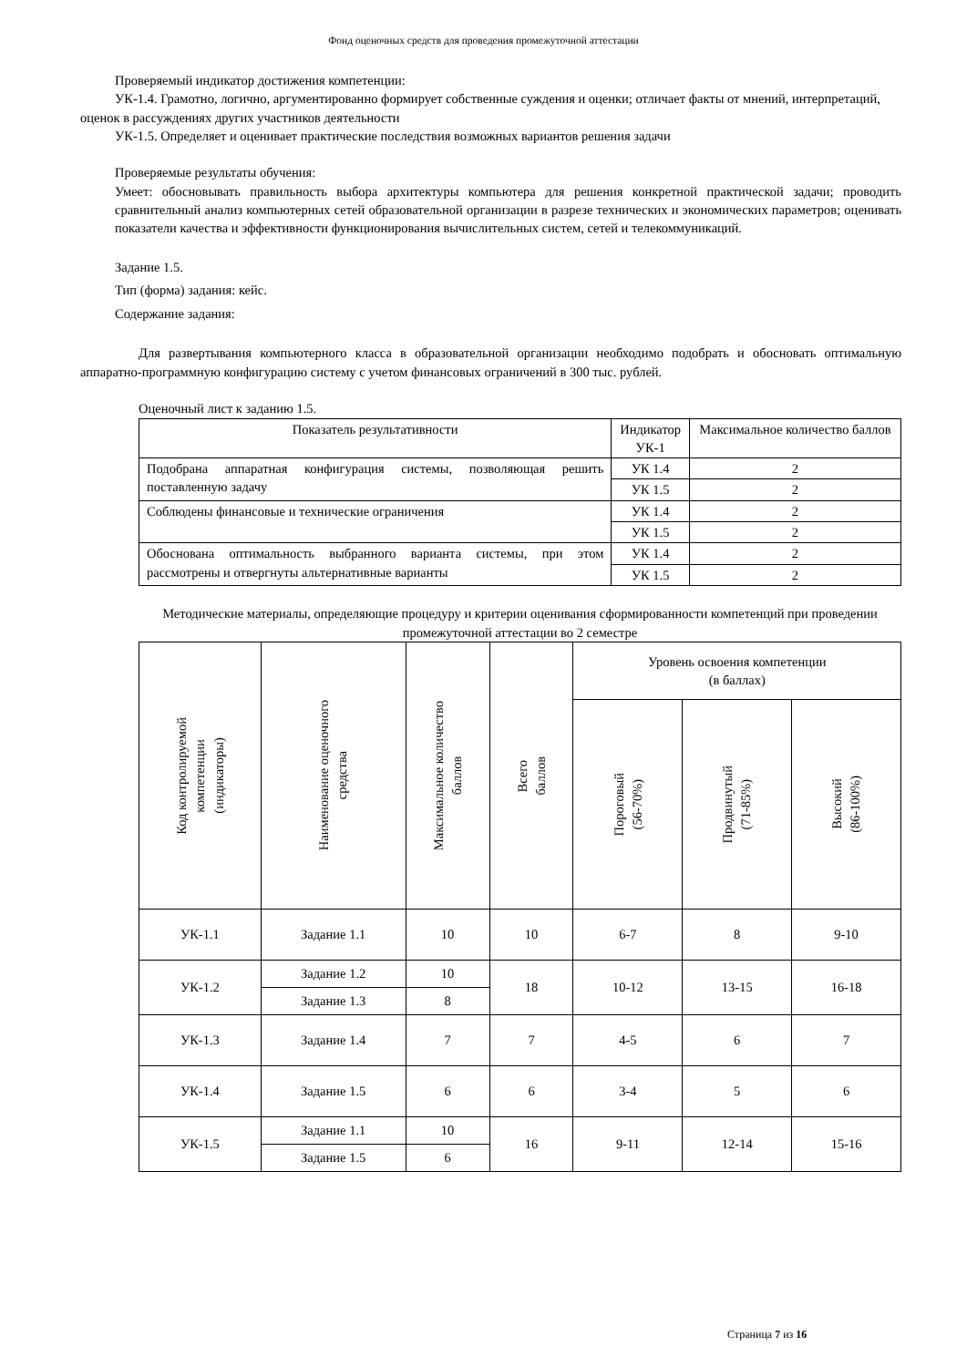Фонд оценочных средств для проведения промежуточной аттестации
Проверяемый индикатор достижения компетенции:
УК-1.4. Грамотно, логично, аргументированно формирует собственные суждения и оценки; отличает факты от мнений, интерпретаций, оценок в рассуждениях других участников деятельности
УК-1.5. Определяет и оценивает практические последствия возможных вариантов решения задачи
Проверяемые результаты обучения:
Умеет: обосновывать правильность выбора архитектуры компьютера для решения конкретной практической задачи; проводить сравнительный анализ компьютерных сетей образовательной организации в разрезе технических и экономических параметров; оценивать показатели качества и эффективности функционирования вычислительных систем, сетей и телекоммуникаций.
Задание 1.5.
Тип (форма) задания: кейс.
Содержание задания:
Для развертывания компьютерного класса в образовательной организации необходимо подобрать и обосновать оптимальную аппаратно-программную конфигурацию систему с учетом финансовых ограничений в 300 тыс. рублей.
Оценочный лист к заданию 1.5.
| Показатель результативности | Индикатор УК-1 | Максимальное количество баллов |
| --- | --- | --- |
| Подобрана аппаратная конфигурация системы, позволяющая решить поставленную задачу | УК 1.4 | 2 |
| | УК 1.5 | 2 |
| Соблюдены финансовые и технические ограничения | УК 1.4 | 2 |
| | УК 1.5 | 2 |
| Обоснована оптимальность выбранного варианта системы, при этом рассмотрены и отвергнуты альтернативные варианты | УК 1.4 | 2 |
| | УК 1.5 | 2 |
Методические материалы, определяющие процедуру и критерии оценивания сформированности компетенций при проведении промежуточной аттестации во 2 семестре
| Код контролируемой компетенции (индикаторы) | Наименование оценочного средства | Максимальное количество баллов | Всего баллов | Уровень освоения компетенции (в баллах) | | |
| --- | --- | --- | --- | --- | --- | --- |
| | | | | Пороговый (56-70%) | Продвинутый (71-85%) | Высокий (86-100%) |
| УК-1.1 | Задание 1.1 | 10 | 10 | 6-7 | 8 | 9-10 |
| УК-1.2 | Задание 1.2 | 10 | 18 | 10-12 | 13-15 | 16-18 |
| | Задание 1.3 | 8 | | | | |
| УК-1.3 | Задание 1.4 | 7 | 7 | 4-5 | 6 | 7 |
| УК-1.4 | Задание 1.5 | 6 | 6 | 3-4 | 5 | 6 |
| УК-1.5 | Задание 1.1 | 10 | 16 | 9-11 | 12-14 | 15-16 |
| | Задание 1.5 | 6 | | | | |
Страница 7 из 16